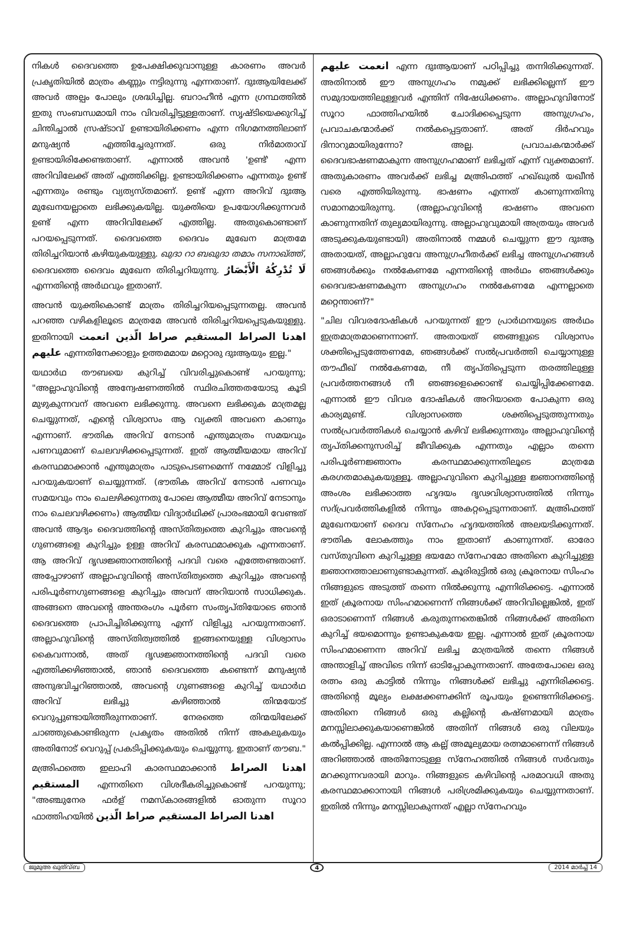നികൾ ദൈവത്തെ ഉപേക്ഷിക്കുവാനുള്ള കാരണം അവർ പ്രകൃതിയിൽ മാത്രം കണ്ണും നട്ടിരുന്നു എന്നതാണ്. ദുഃആയിലേക്ക് അവർ അല്പം പോലും ശ്രദ്ധിച്ചില്ല. ബറാഹീൻ എന്ന ഗ്രന്ഥത്തിൽ ഇതു സംബന്ധമായി നാം വിവരിച്ചിട്ടുള്ളതാണ്. സൃഷ്ടിയെക്കുറിച്ച് ചിന്തിച്ചാൽ സ്രഷ്ടാവ് ഉണ്ടായിരിക്കണം എന്ന നിഗമനത്തിലാണ് മനുഷ്യൻ എത്തിച്ചേരുന്നത്. ഒരു നിർമാതാവ് ഉണ്ടായിരിക്കേണ്ടതാണ്. എന്നാൽ അവൻ 'ഉണ്ട്' എന്ന അറിവിലേക്ക് അത് എത്തിക്കില്ല. ഉണ്ടായിരിക്കണം എന്നതും ഉണ്ട് എന്നതും രണ്ടും വ്യത്യസ്തമാണ്. ഉണ്ട് എന്ന അറിവ് ദുഃആ മുഖേനയല്ലാതെ ലഭിക്കുകയില്ല. യുക്തിയെ ഉപയോഗിക്കുന്നവർ ഉണ്ട് എന്ന അറിവിലേക്ക് എത്തില്ല. അതുകൊണ്ടാണ് പറയപ്പെടുന്നത്. ദൈവത്തെ ദൈവം മുഖേന മാത്രമേ തിരിച്ചറിയാൻ കഴിയുകയുള്ളു. ഖുദാ റാ ബഖുദാ തമാം സനാഖ്ത്ത്, ദൈവത്തെ ദൈവം മുഖേന തിരിച്ചറിയുന്നു. لَا تُدْرِكُهُ الْأَبْصَارُ എന്നതിന്റെ അർഥവും ഇതാണ്.
അവൻ യുക്തികൊണ്ട് മാത്രം തിരിച്ചറിയപ്പെടുന്നതല്ല. അവൻ പറഞ്ഞ വഴികളിലൂടെ മാത്രമേ അവൻ തിരിച്ചറിയപ്പെടുകയുള്ളു. ഇതിനായി اهدنا الصراط المستقيم صراط الّذين انعمت عليهم എന്നതിനേക്കാളും ഉത്തമമായ മറ്റൊരു ദുഃആയും ഇല്ല."
യഥാർഥ തൗബയെ കുറിച്ച് വിവരിച്ചുകൊണ്ട് പറയുന്നു; "അല്ലാഹുവിന്റെ അന്വേഷണത്തിൽ സ്ഥിരചിത്തതയോടു കൂടി മുഴുകുന്നവന് അവനെ ലഭിക്കുന്നു. അവനെ ലഭിക്കുക മാത്രമല്ല ചെയ്യുന്നത്, എന്റെ വിശ്വാസം ആ വ്യക്തി അവനെ കാണും എന്നാണ്. ഭൗതിക അറിവ് നേടാൻ എന്തുമാത്രം സമയവും പണവുമാണ് ചെലവഴിക്കപ്പെടുന്നത്. ഇത് ആത്മീയമായ അറിവ് കരസ്ഥമാക്കാൻ എന്തുമാത്രം പാടുപെടണമെന്ന് നമ്മോട് വിളിച്ചു പറയുകയാണ് ചെയ്യുന്നത്. (ഭൗതിക അറിവ് നേടാൻ പണവും സമയവും നാം ചെലഴിക്കുന്നതു പോലെ ആത്മീയ അറിവ് നേടാനും നാം ചെലവഴിക്കണം) ആത്മീയ വിദ്യാർഥിക്ക് പ്രാരംഭമായി വേണ്ടത് അവൻ ആദ്യം ദൈവത്തിന്റെ അസ്തിത്വത്തെ കുറിച്ചും അവന്റെ ഗുണങ്ങളെ കുറിച്ചും ഉള്ള അറിവ് കരസ്ഥമാക്കുക എന്നതാണ്. ആ അറിവ് ദൃഢജ്ഞാനത്തിന്റെ പദവി വരെ എത്തേണ്ടതാണ്. അപ്പോഴാണ് അല്ലാഹുവിന്റെ അസ്തിത്വത്തെ കുറിച്ചും അവന്റെ പരിപൂർണഗുണങ്ങളെ കുറിച്ചും അവന് അറിയാൻ സാധിക്കുക. അങ്ങനെ അവന്റെ അന്തരംഗം പൂർണ സംതൃപ്തിയോടെ ഞാൻ ദൈവത്തെ പ്രാപിച്ചിരിക്കുന്നു എന്ന് വിളിച്ചു പറയുന്നതാണ്. അല്ലാഹുവിന്റെ അസ്തിത്വത്തിൽ ഇങ്ങനെയുള്ള വിശ്വാസം കൈവന്നാൽ, അത് ദൃഢജ്ഞാനത്തിന്റെ പദവി വരെ എത്തിക്കഴിഞ്ഞാൽ, ഞാൻ ദൈവത്തെ കണ്ടെന്ന് മനുഷ്യൻ അനുഭവിച്ചറിഞ്ഞാൽ, അവന്റെ ഗുണങ്ങളെ കുറിച്ച് യഥാർഥ അറിവ് ലഭിച്ചു കഴിഞ്ഞാൽ തിന്മയോട് വെറുപ്പുണ്ടായിത്തീരുന്നതാണ്. നേരത്തെ തിന്മയിലേക്ക് ചാഞ്ഞുകൊണ്ടിരുന്ന പ്രകൃതം അതിൽ നിന്ന് അകലുകയും അതിനോട് വെറുപ്പ് പ്രകടിപ്പിക്കുകയും ചെയ്യുന്നു. ഇതാണ് തൗബ."
മഅ്രിഫത്തെ ഇലാഹി കാരസ്ഥമാക്കാൻ اهدنا الصراط المستقيم എന്നതിനെ വിശദീകരിച്ചുകൊണ്ട് പറയുന്നു; "അഞ്ചുനേര ഫർള് നമസ്കാരങ്ങളിൽ ഓതുന്ന സൂറാ ഫാത്തിഹയിൽ اهدنا الصراط المستقيم صراط الّذين
انعمت عليهم എന്ന ദുഃആയാണ് പഠിപ്പിച്ചു തന്നിരിക്കുന്നത്. അതിനാൽ ഈ അനുഗ്രഹം നമുക്ക് ലഭിക്കില്ലെന്ന് ഈ സമുദായത്തിലുള്ളവർ എന്തിന് നിഷേധിക്കണം. അല്ലാഹുവിനോട് സൂറാ ഫാത്തിഹയിൽ ചോദിക്കപ്പെടുന്ന അനുഗ്രഹം, പ്രവാചകന്മാർക്ക് നൽകപ്പെട്ടതാണ്. അത് ദിർഹവും ദിനാറുമായിരുന്നോ? അല്ല. പ്രവാചകന്മാർക്ക് ദൈവഭാഷണമാകുന്ന അനുഗ്രഹമാണ് ലഭിച്ചത് എന്ന് വ്യക്തമാണ്. അതുകാരണം അവർക്ക് ലഭിച്ച മഅ്രിഫത്ത് ഹഖ്ഖുൽ യഖീൻ വരെ എത്തിയിരുന്നു. ഭാഷണം എന്നത് കാണുന്നതിനു സമാനമായിരുന്നു. (അല്ലാഹുവിന്റെ ഭാഷണം അവനെ കാണുന്നതിന് തുല്യമായിരുന്നു. അല്ലാഹുവുമായി അത്രയും അവർ അടുക്കുകയുണ്ടായി) അതിനാൽ നമ്മൾ ചെയ്യുന്ന ഈ ദുഃആ അതായത്, അല്ലാഹുവേ അനുഗ്രഹീതർക്ക് ലഭിച്ച അനുഗ്രഹങ്ങൾ ഞങ്ങൾക്കും നൽകേണമേ എന്നതിന്റെ അർഥം ഞങ്ങൾക്കും ദൈവഭാഷണമകുന്ന അനുഗ്രഹം നൽകേണമേ എന്നല്ലാതെ മറ്റെന്താണ്?"
"ചില വിവരദോഷികൾ പറയുന്നത് ഈ പ്രാർഥനയുടെ അർഥം ഇത്രമാത്രമാണെന്നാണ്. അതായത് ഞങ്ങളുടെ വിശ്വാസം ശക്തിപ്പെടുത്തേണമേ, ഞങ്ങൾക്ക് സൽപ്രവർത്തി ചെയ്യാനുള്ള തൗഫീഖ് നൽകേണമേ, നീ തൃപ്തിപ്പെടുന്ന തരത്തിലുള്ള പ്രവർത്തനങ്ങൾ നീ ഞങ്ങളെക്കൊണ്ട് ചെയ്യിപ്പിക്കേണമേ. എന്നാൽ ഈ വിവര ദോഷികൾ അറിയാതെ പോകുന്ന ഒരു കാര്യമുണ്ട്. വിശ്വാസത്തെ ശക്തിപ്പെടുത്തുന്നതും സൽപ്രവർത്തികൾ ചെയ്യാൻ കഴിവ് ലഭിക്കുന്നതും അല്ലാഹുവിന്റെ തൃപ്തിക്കനുസരിച്ച് ജീവിക്കുക എന്നതും എല്ലാം തന്നെ പരിപൂർണജ്ഞാനം കരസ്ഥമാക്കുന്നതിലൂടെ മാത്രമേ കരഗതമാകുകയുള്ളൂ. അല്ലാഹുവിനെ കുറിച്ചുള്ള ജ്ഞാനത്തിന്റെ അംശം ലഭിക്കാത്ത ഹൃദയം ദൃഢവിശ്വാസത്തിൽ നിന്നും സദ്പ്രവർത്തികളിൽ നിന്നും അകറ്റപ്പെടുന്നതാണ്. മഅ്രിഫത്ത് മുഖേനയാണ് ദൈവ സ്നേഹം ഹൃദയത്തിൽ അലയടിക്കുന്നത്. ഭൗതിക ലോകത്തും നാം ഇതാണ് കാണുന്നത്. ഓരോ വസ്തുവിനെ കുറിച്ചുള്ള ഭയമോ സ്നേഹമോ അതിനെ കുറിച്ചുള്ള ജ്ഞാനത്താലാണുണ്ടാകുന്നത്. കൂരിരുട്ടിൽ ഒരു ക്രൂരനായ സിംഹം നിങ്ങളുടെ അടുത്ത് തന്നെ നിൽക്കുന്നു എന്നിരിക്കട്ടെ. എന്നാൽ ഇത് ക്രൂരനായ സിംഹമാണെന്ന് നിങ്ങൾക്ക് അറിവില്ലെങ്കിൽ, ഇത് ഒരാടാണെന്ന് നിങ്ങൾ കരുതുന്നതെങ്കിൽ നിങ്ങൾക്ക് അതിനെ കുറിച്ച് ഭയമൊന്നും ഉണ്ടാകുകയേ ഇല്ല. എന്നാൽ ഇത് ക്രൂരനായ സിംഹമാണെന്ന അറിവ് ലഭിച്ച മാത്രയിൽ തന്നെ നിങ്ങൾ അന്താളിച്ച് അവിടെ നിന്ന് ഓടിപ്പോകുന്നതാണ്. അതേപോലെ ഒരു രത്നം ഒരു കാട്ടിൽ നിന്നും നിങ്ങൾക്ക് ലഭിച്ചു എന്നിരിക്കട്ടെ. അതിന്റെ മൂല്യം ലക്ഷക്കണക്കിന് രൂപയും ഉണ്ടെന്നിരിക്കട്ടെ. അതിനെ നിങ്ങൾ ഒരു കല്ലിന്റെ കഷ്ണമായി മാത്രം മനസ്സിലാക്കുകയാണെങ്കിൽ അതിന് നിങ്ങൾ ഒരു വിലയും കൽപ്പിക്കില്ല. എന്നാൽ ആ കല്ല് അമൂല്യമായ രത്നമാണെന്ന് നിങ്ങൾ അറിഞ്ഞാൽ അതിനോടുള്ള സ്നേഹത്തിൽ നിങ്ങൾ സർവതും മറക്കുന്നവരായി മാറും. നിങ്ങളുടെ കഴിവിന്റെ പരമാവധി അതു കരസ്ഥമാക്കാനായി നിങ്ങൾ പരിശ്രമിക്കുകയും ചെയ്യുന്നതാണ്. ഇതിൽ നിന്നും മനസ്സിലാകുന്നത് എല്ലാ സ്നേഹവും
ജുമുഅ ഖുത്വ്ബ 4 2014 മാർച്ച് 14